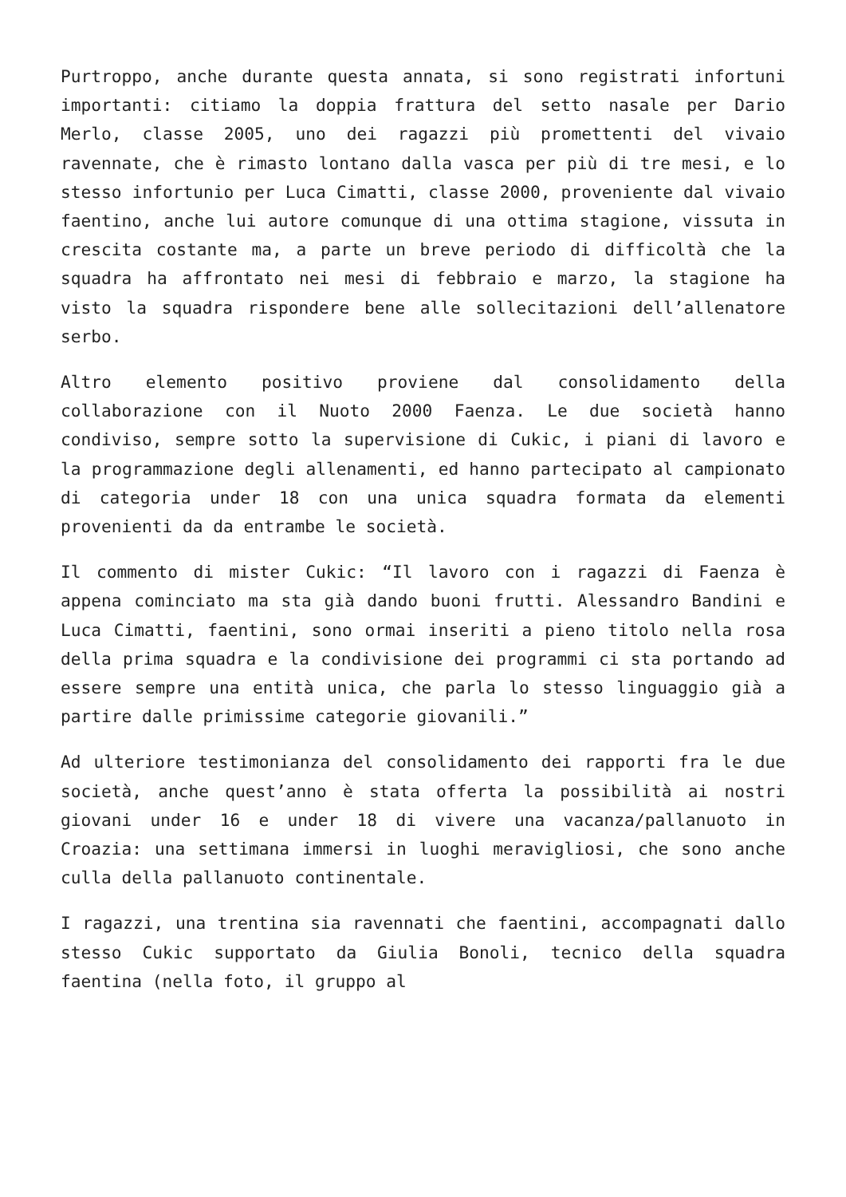Purtroppo, anche durante questa annata, si sono registrati infortuni importanti: citiamo la doppia frattura del setto nasale per Dario Merlo, classe 2005, uno dei ragazzi più promettenti del vivaio ravennate, che è rimasto lontano dalla vasca per più di tre mesi, e lo stesso infortunio per Luca Cimatti, classe 2000, proveniente dal vivaio faentino, anche lui autore comunque di una ottima stagione, vissuta in crescita costante ma, a parte un breve periodo di difficoltà che la squadra ha affrontato nei mesi di febbraio e marzo, la stagione ha visto la squadra rispondere bene alle sollecitazioni dell’allenatore serbo.
Altro elemento positivo proviene dal consolidamento della collaborazione con il Nuoto 2000 Faenza. Le due società hanno condiviso, sempre sotto la supervisione di Cukic, i piani di lavoro e la programmazione degli allenamenti, ed hanno partecipato al campionato di categoria under 18 con una unica squadra formata da elementi provenienti da da entrambe le società.
Il commento di mister Cukic: “Il lavoro con i ragazzi di Faenza è appena cominciato ma sta già dando buoni frutti. Alessandro Bandini e Luca Cimatti, faentini, sono ormai inseriti a pieno titolo nella rosa della prima squadra e la condivisione dei programmi ci sta portando ad essere sempre una entità unica, che parla lo stesso linguaggio già a partire dalle primissime categorie giovanili.”
Ad ulteriore testimonianza del consolidamento dei rapporti fra le due società, anche quest’anno è stata offerta la possibilità ai nostri giovani under 16 e under 18 di vivere una vacanza/pallanuoto in Croazia: una settimana immersi in luoghi meravigliosi, che sono anche culla della pallanuoto continentale.
I ragazzi, una trentina sia ravennati che faentini, accompagnati dallo stesso Cukic supportato da Giulia Bonoli, tecnico della squadra faentina (nella foto, il gruppo al